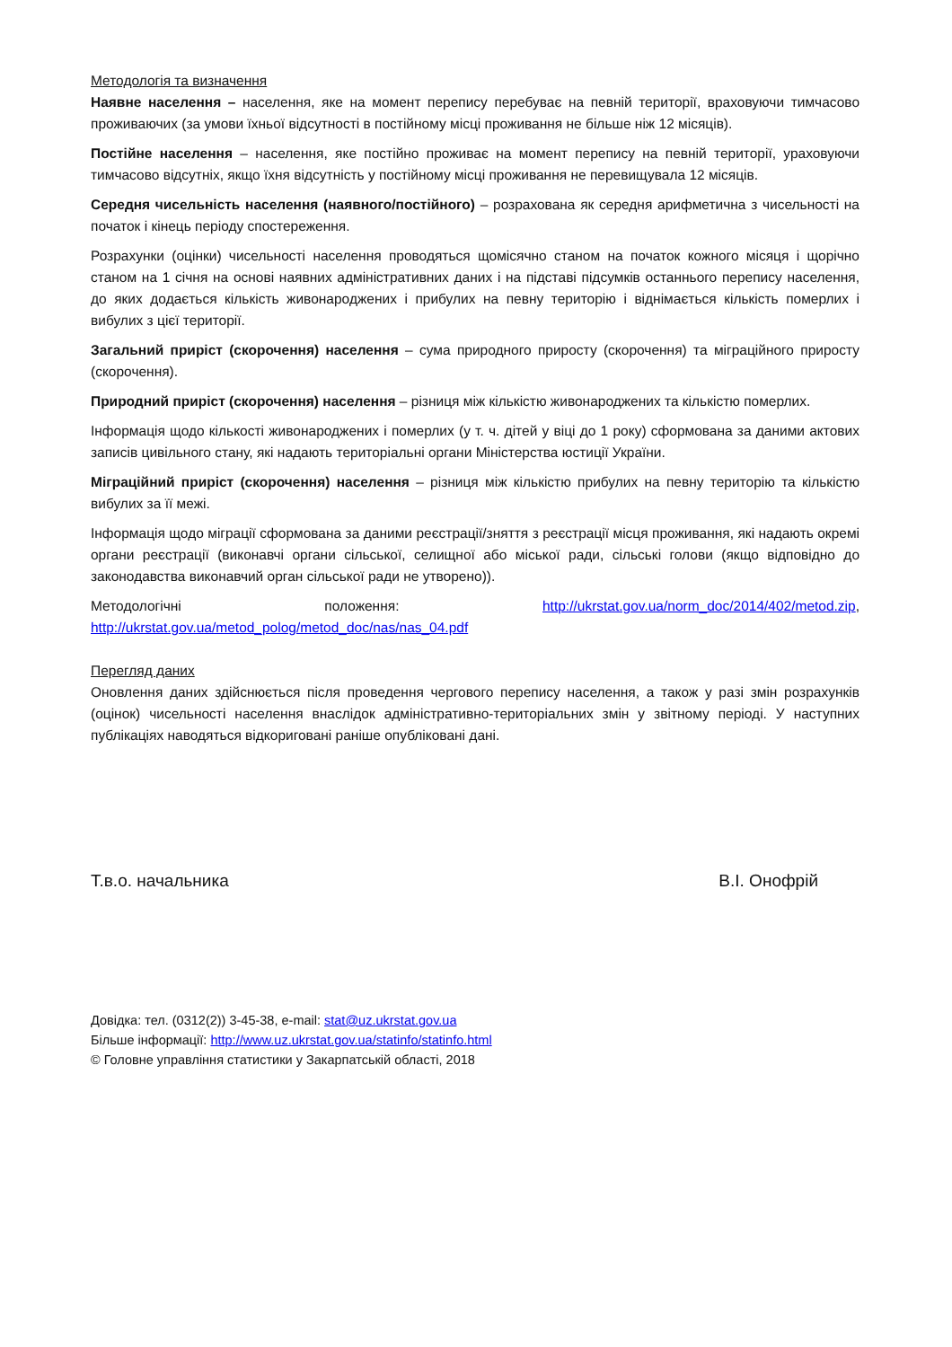Методологія та визначення
Наявне населення – населення, яке на момент перепису перебуває на певній території, враховуючи тимчасово проживаючих (за умови їхньої відсутності в постійному місці проживання не більше ніж 12 місяців).
Постійне населення – населення, яке постійно проживає на момент перепису на певній території, ураховуючи тимчасово відсутніх, якщо їхня відсутність у постійному місці проживання не перевищувала 12 місяців.
Середня чисельність населення (наявного/постійного) – розрахована як середня арифметична з чисельності на початок і кінець періоду спостереження.
Розрахунки (оцінки) чисельності населення проводяться щомісячно станом на початок кожного місяця і щорічно станом на 1 січня на основі наявних адміністративних даних і на підставі підсумків останнього перепису населення, до яких додається кількість живонароджених і прибулих на певну територію і віднімається кількість померлих і вибулих з цієї території.
Загальний приріст (скорочення) населення – сума природного приросту (скорочення) та міграційного приросту (скорочення).
Природний приріст (скорочення) населення – різниця між кількістю живонароджених та кількістю померлих.
Інформація щодо кількості живонароджених і померлих (у т. ч. дітей у віці до 1 року) сформована за даними актових записів цивільного стану, які надають територіальні органи Міністерства юстиції України.
Міграційний приріст (скорочення) населення – різниця між кількістю прибулих на певну територію та кількістю вибулих за її межі.
Інформація щодо міграції сформована за даними реєстрації/зняття з реєстрації місця проживання, які надають окремі органи реєстрації (виконавчі органи сільської, селищної або міської ради, сільські голови (якщо відповідно до законодавства виконавчий орган сільської ради не утворено)).
Методологічні положення: http://ukrstat.gov.ua/norm_doc/2014/402/metod.zip, http://ukrstat.gov.ua/metod_polog/metod_doc/nas/nas_04.pdf
Перегляд даних
Оновлення даних здійснюється після проведення чергового перепису населення, а також у разі змін розрахунків (оцінок) чисельності населення внаслідок адміністративно-територіальних змін у звітному періоді. У наступних публікаціях наводяться відкориговані раніше опубліковані дані.
Т.в.о. начальника В.І. Онофрій
Довідка: тел. (0312(2)) 3-45-38, e-mail: stat@uz.ukrstat.gov.ua
Більше інформації: http://www.uz.ukrstat.gov.ua/statinfo/statinfo.html
© Головне управління статистики у Закарпатській області, 2018